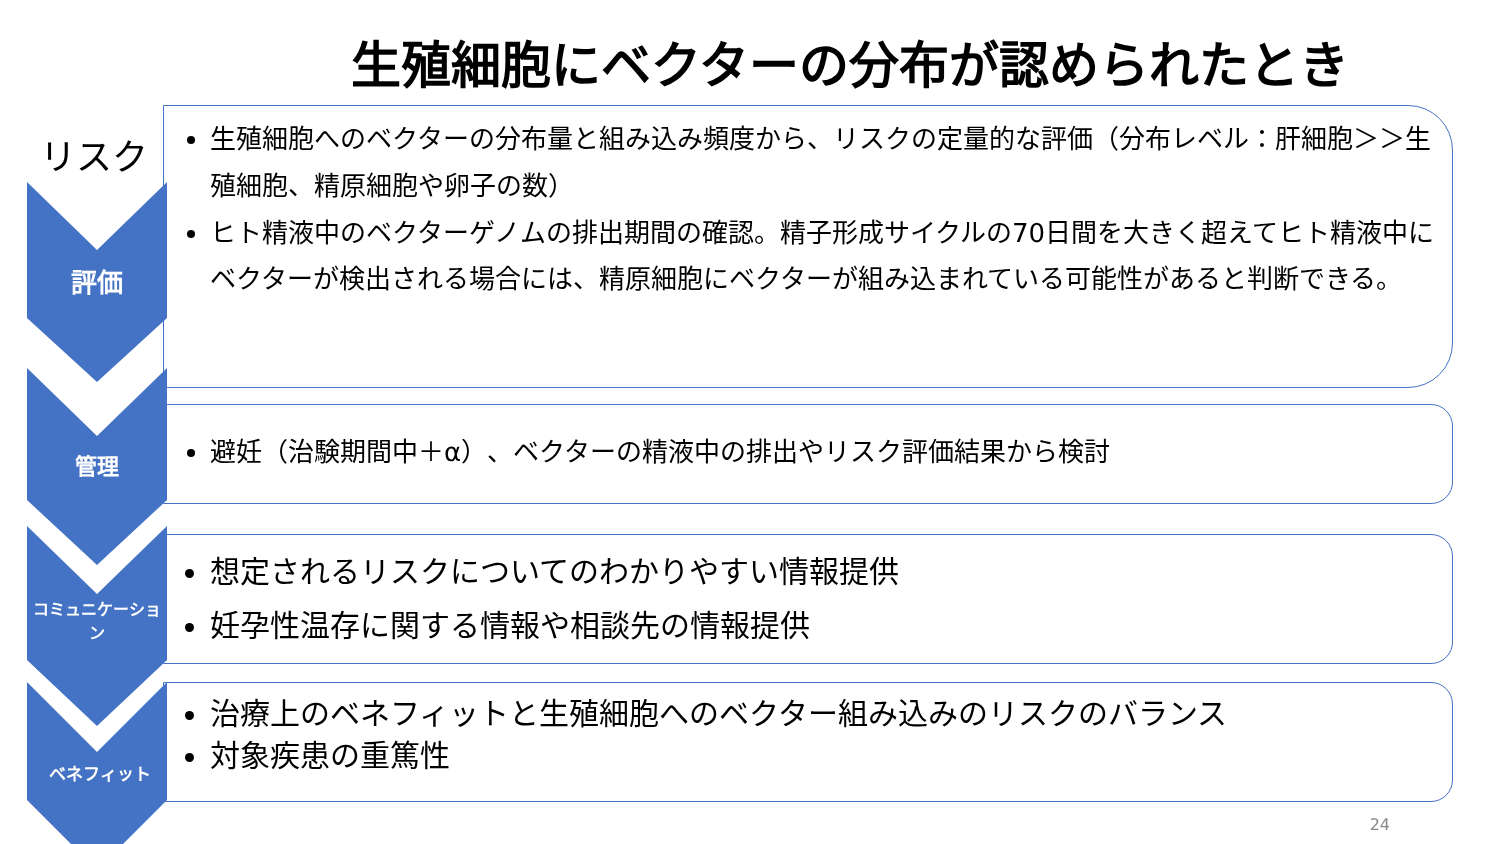生殖細胞にベクターの分布が認められたとき
リスク
評価
管理
コミュニケーション
ベネフィット
生殖細胞へのベクターの分布量と組み込み頻度から、リスクの定量的な評価（分布レベル：肝細胞＞＞生殖細胞、精原細胞や卵子の数）
ヒト精液中のベクターゲノムの排出期間の確認。精子形成サイクルの70日間を大きく超えてヒト精液中にベクターが検出される場合には、精原細胞にベクターが組み込まれている可能性があると判断できる。
避妊（治験期間中＋α）、ベクターの精液中の排出やリスク評価結果から検討
想定されるリスクについてのわかりやすい情報提供
妊孕性温存に関する情報や相談先の情報提供
治療上のベネフィットと生殖細胞へのベクター組み込みのリスクのバランス
対象疾患の重篤性
24